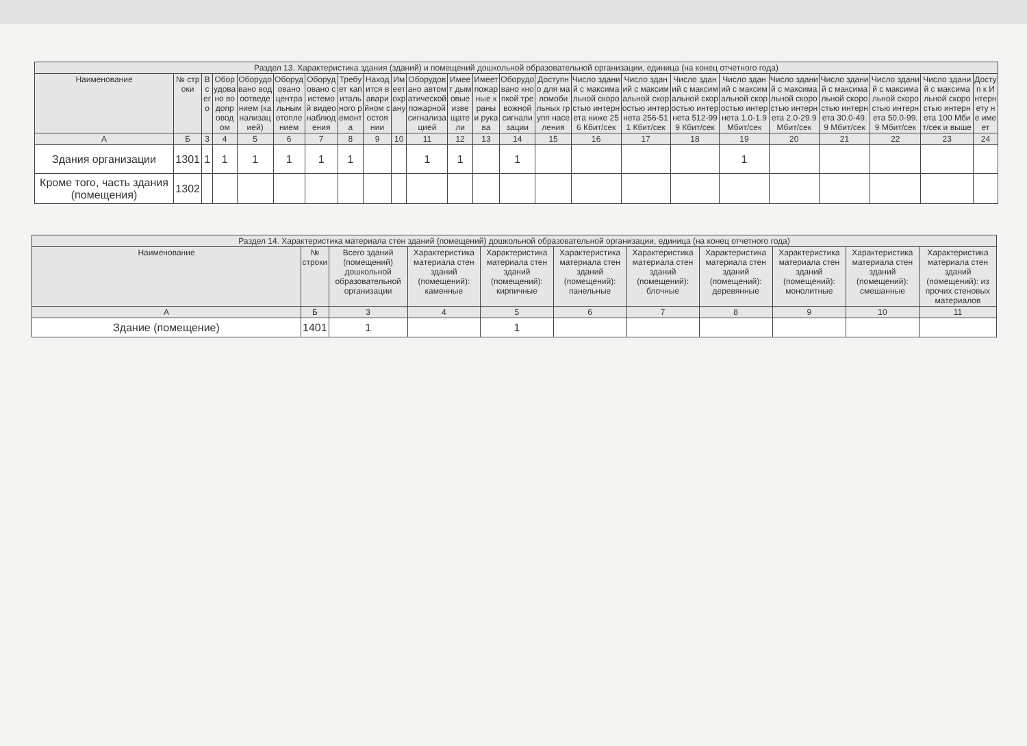| Раздел 13. Характеристика здания (зданий) и помещений дошкольной образовательной организации, единица (на конец отчетного года) | | | | | | | | | | | | | | | | | | | | | | | |
| --- | --- | --- | --- | --- | --- | --- | --- | --- | --- | --- | --- | --- | --- | --- | --- | --- | --- | --- | --- | --- | --- | --- | --- |
| Наименование | № строки | Всего | Оборудовано водопроводом | Оборудовано водоотведением (канализацией) | Оборудовано центральным отоплением | Оборудовано системой видеонаблюдения | Требует капитального ремонта | Находится в аварийном состоянии | Имеет охрану | Оборудовано автоматической пожарной сигнализацией | Имеет дымовые извещатели | Имеет пожарные краны и рукава | Оборудовано кнопкой тревожной сигнализации | Доступно для маломобильных групп населения | Число зданий с максимальной скоростью интернета ниже 256 Кбит/сек | Число зданий с максимальной скоростью интернета 256-511 Кбит/сек | Число зданий с максимальной скоростью интернета 512-999 Кбит/сек | Число зданий с максимальной скоростью интернета 1.0-1.9 Мбит/сек | Число зданий с максимальной скоростью интернета 2.0-29.9 Мбит/сек | Число зданий с максимальной скоростью интернета 30.0-49.9 Мбит/сек | Число зданий с максимальной скоростью интернета 50.0-99.9 Мбит/сек | Число зданий с максимальной скоростью интернета 100 Мбит/сек и выше | Доступ к Интернету не имеет |
| А | Б | 3 | 4 | 5 | 6 | 7 | 8 | 9 | 10 | 11 | 12 | 13 | 14 | 15 | 16 | 17 | 18 | 19 | 20 | 21 | 22 | 23 | 24 |
| Здания организации | 1301 | 1 | 1 | 1 | 1 | 1 | 1 | | | 1 | 1 | | 1 | | | | | 1 | | | | | |
| Кроме того, часть здания (помещения) | 1302 | | | | | | | | | | | | | | | | | | | | | | |
| Раздел 14. Характеристика материала стен зданий (помещений) дошкольной образовательной организации, единица (на конец отчетного года) | | | | | | | | | | |
| --- | --- | --- | --- | --- | --- | --- | --- | --- | --- | --- |
| Наименование | № строки | Всего зданий (помещений) дошкольной образовательной организации | Характеристика материала стен зданий (помещений): каменные | Характеристика материала стен зданий (помещений): кирпичные | Характеристика материала стен зданий (помещений): панельные | Характеристика материала стен зданий (помещений): блочные | Характеристика материала стен зданий (помещений): деревянные | Характеристика материала стен зданий (помещений): монолитные | Характеристика материала стен зданий (помещений): смешанные | Характеристика материала стен зданий (помещений): из прочих стеновых материалов |
| А | Б | 3 | 4 | 5 | 6 | 7 | 8 | 9 | 10 | 11 |
| Здание (помещение) | 1401 | 1 | | 1 | | | | | | |